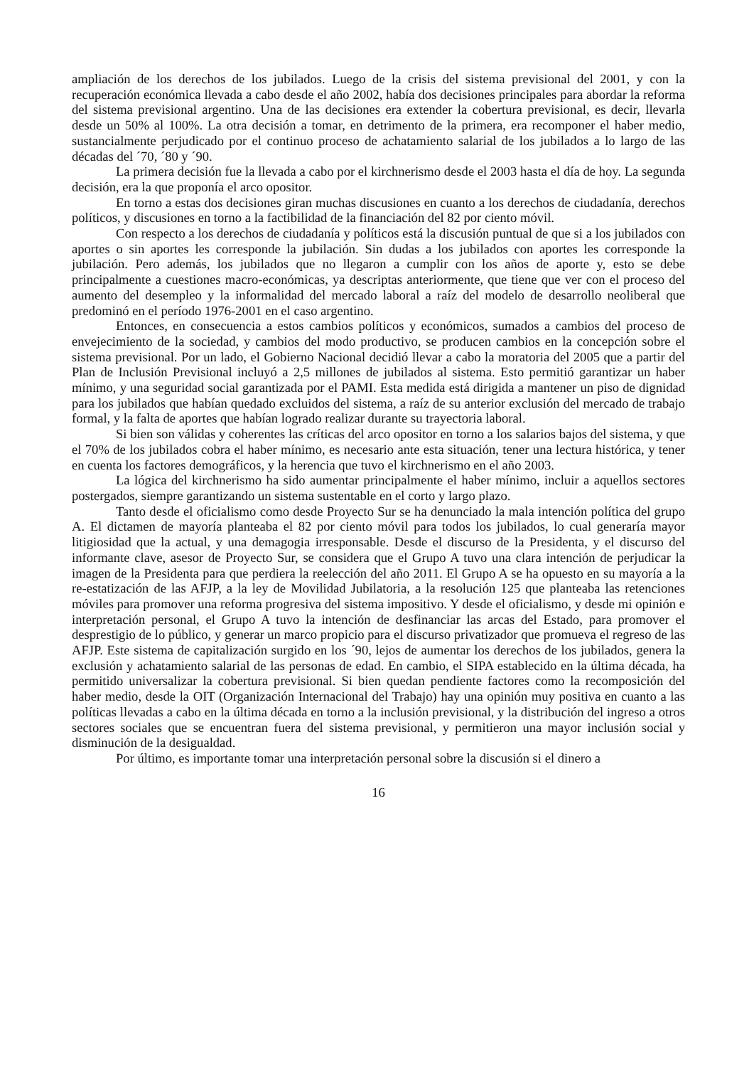ampliación de los derechos de los jubilados. Luego de la crisis del sistema previsional del 2001, y con la recuperación económica llevada a cabo desde el año 2002, había dos decisiones principales para abordar la reforma del sistema previsional argentino. Una de las decisiones era extender la cobertura previsional, es decir, llevarla desde un 50% al 100%. La otra decisión a tomar, en detrimento de la primera, era recomponer el haber medio, sustancialmente perjudicado por el continuo proceso de achatamiento salarial de los jubilados a lo largo de las décadas del ´70, ´80 y ´90.
La primera decisión fue la llevada a cabo por el kirchnerismo desde el 2003 hasta el día de hoy. La segunda decisión, era la que proponía el arco opositor.
En torno a estas dos decisiones giran muchas discusiones en cuanto a los derechos de ciudadanía, derechos políticos, y discusiones en torno a la factibilidad de la financiación del 82 por ciento móvil.
Con respecto a los derechos de ciudadanía y políticos está la discusión puntual de que si a los jubilados con aportes o sin aportes les corresponde la jubilación. Sin dudas a los jubilados con aportes les corresponde la jubilación. Pero además, los jubilados que no llegaron a cumplir con los años de aporte y, esto se debe principalmente a cuestiones macro-económicas, ya descriptas anteriormente, que tiene que ver con el proceso del aumento del desempleo y la informalidad del mercado laboral a raíz del modelo de desarrollo neoliberal que predominó en el período 1976-2001 en el caso argentino.
Entonces, en consecuencia a estos cambios políticos y económicos, sumados a cambios del proceso de envejecimiento de la sociedad, y cambios del modo productivo, se producen cambios en la concepción sobre el sistema previsional. Por un lado, el Gobierno Nacional decidió llevar a cabo la moratoria del 2005 que a partir del Plan de Inclusión Previsional incluyó a 2,5 millones de jubilados al sistema. Esto permitió garantizar un haber mínimo, y una seguridad social garantizada por el PAMI. Esta medida está dirigida a mantener un piso de dignidad para los jubilados que habían quedado excluidos del sistema, a raíz de su anterior exclusión del mercado de trabajo formal, y la falta de aportes que habían logrado realizar durante su trayectoria laboral.
Si bien son válidas y coherentes las críticas del arco opositor en torno a los salarios bajos del sistema, y que el 70% de los jubilados cobra el haber mínimo, es necesario ante esta situación, tener una lectura histórica, y tener en cuenta los factores demográficos, y la herencia que tuvo el kirchnerismo en el año 2003.
La lógica del kirchnerismo ha sido aumentar principalmente el haber mínimo, incluir a aquellos sectores postergados, siempre garantizando un sistema sustentable en el corto y largo plazo.
Tanto desde el oficialismo como desde Proyecto Sur se ha denunciado la mala intención política del grupo A. El dictamen de mayoría planteaba el 82 por ciento móvil para todos los jubilados, lo cual generaría mayor litigiosidad que la actual, y una demagogia irresponsable. Desde el discurso de la Presidenta, y el discurso del informante clave, asesor de Proyecto Sur, se considera que el Grupo A tuvo una clara intención de perjudicar la imagen de la Presidenta para que perdiera la reelección del año 2011. El Grupo A se ha opuesto en su mayoría a la re-estatización de las AFJP, a la ley de Movilidad Jubilatoria, a la resolución 125 que planteaba las retenciones móviles para promover una reforma progresiva del sistema impositivo. Y desde el oficialismo, y desde mi opinión e interpretación personal, el Grupo A tuvo la intención de desfinanciar las arcas del Estado, para promover el desprestigio de lo público, y generar un marco propicio para el discurso privatizador que promueva el regreso de las AFJP. Este sistema de capitalización surgido en los ´90, lejos de aumentar los derechos de los jubilados, genera la exclusión y achatamiento salarial de las personas de edad. En cambio, el SIPA establecido en la última década, ha permitido universalizar la cobertura previsional. Si bien quedan pendiente factores como la recomposición del haber medio, desde la OIT (Organización Internacional del Trabajo) hay una opinión muy positiva en cuanto a las políticas llevadas a cabo en la última década en torno a la inclusión previsional, y la distribución del ingreso a otros sectores sociales que se encuentran fuera del sistema previsional, y permitieron una mayor inclusión social y disminución de la desigualdad.
Por último, es importante tomar una interpretación personal sobre la discusión si el dinero a
16